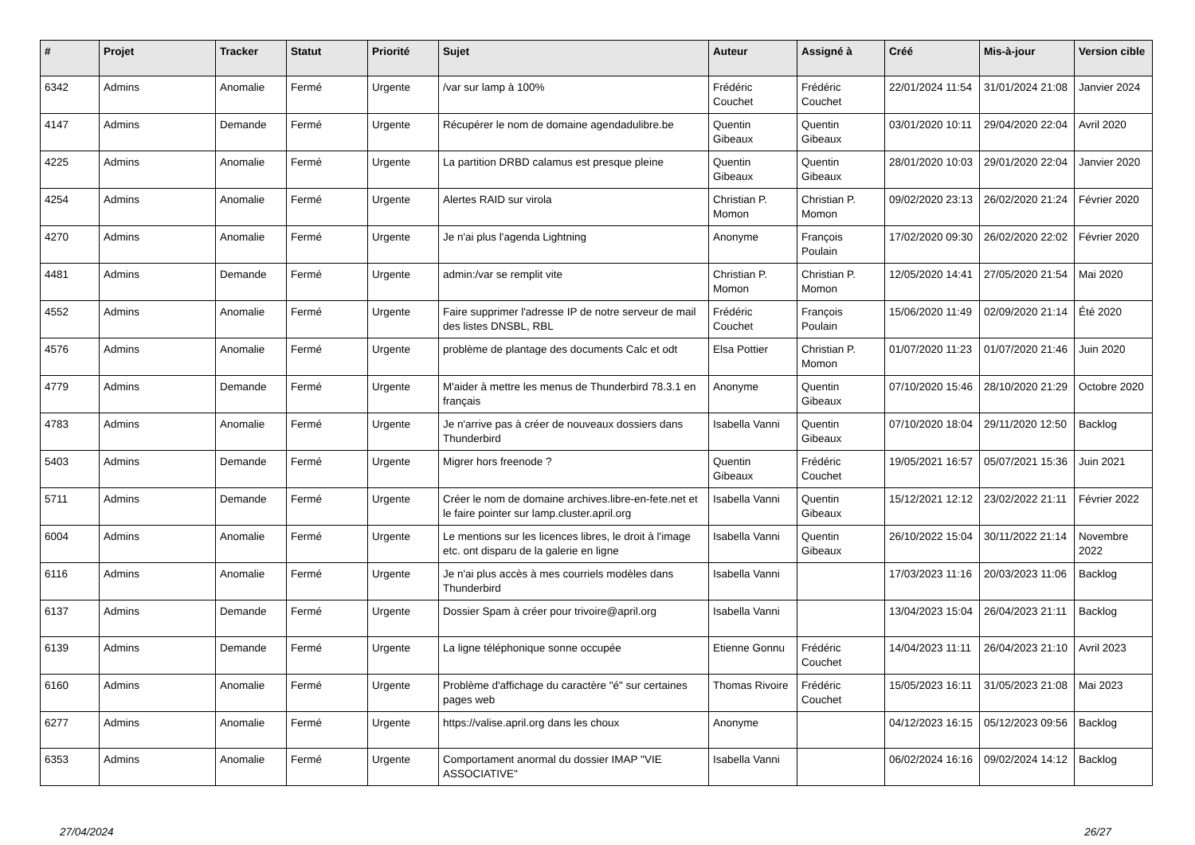| # | Projet | Tracker | Statut | Priorité | Sujet | Auteur | Assigné à | Créé | Mis-à-jour | Version cible |
| --- | --- | --- | --- | --- | --- | --- | --- | --- | --- | --- |
| 6342 | Admins | Anomalie | Fermé | Urgente | /var sur lamp à 100% | Frédéric Couchet | Frédéric Couchet | 22/01/2024 11:54 | 31/01/2024 21:08 | Janvier 2024 |
| 4147 | Admins | Demande | Fermé | Urgente | Récupérer le nom de domaine agendadulibre.be | Quentin Gibeaux | Quentin Gibeaux | 03/01/2020 10:11 | 29/04/2020 22:04 | Avril 2020 |
| 4225 | Admins | Anomalie | Fermé | Urgente | La partition DRBD calamus est presque pleine | Quentin Gibeaux | Quentin Gibeaux | 28/01/2020 10:03 | 29/01/2020 22:04 | Janvier 2020 |
| 4254 | Admins | Anomalie | Fermé | Urgente | Alertes RAID sur virola | Christian P. Momon | Christian P. Momon | 09/02/2020 23:13 | 26/02/2020 21:24 | Février 2020 |
| 4270 | Admins | Anomalie | Fermé | Urgente | Je n'ai plus l'agenda Lightning | Anonyme | François Poulain | 17/02/2020 09:30 | 26/02/2020 22:02 | Février 2020 |
| 4481 | Admins | Demande | Fermé | Urgente | admin:/var se remplit vite | Christian P. Momon | Christian P. Momon | 12/05/2020 14:41 | 27/05/2020 21:54 | Mai 2020 |
| 4552 | Admins | Anomalie | Fermé | Urgente | Faire supprimer l'adresse IP de notre serveur de mail des listes DNSBL, RBL | Frédéric Couchet | François Poulain | 15/06/2020 11:49 | 02/09/2020 21:14 | Été 2020 |
| 4576 | Admins | Anomalie | Fermé | Urgente | problème de plantage des documents Calc et odt | Elsa Pottier | Christian P. Momon | 01/07/2020 11:23 | 01/07/2020 21:46 | Juin 2020 |
| 4779 | Admins | Demande | Fermé | Urgente | M'aider à mettre les menus de Thunderbird 78.3.1 en français | Anonyme | Quentin Gibeaux | 07/10/2020 15:46 | 28/10/2020 21:29 | Octobre 2020 |
| 4783 | Admins | Anomalie | Fermé | Urgente | Je n'arrive pas à créer de nouveaux dossiers dans Thunderbird | Isabella Vanni | Quentin Gibeaux | 07/10/2020 18:04 | 29/11/2020 12:50 | Backlog |
| 5403 | Admins | Demande | Fermé | Urgente | Migrer hors freenode ? | Quentin Gibeaux | Frédéric Couchet | 19/05/2021 16:57 | 05/07/2021 15:36 | Juin 2021 |
| 5711 | Admins | Demande | Fermé | Urgente | Créer le nom de domaine archives.libre-en-fete.net et le faire pointer sur lamp.cluster.april.org | Isabella Vanni | Quentin Gibeaux | 15/12/2021 12:12 | 23/02/2022 21:11 | Février 2022 |
| 6004 | Admins | Anomalie | Fermé | Urgente | Le mentions sur les licences libres, le droit à l'image etc. ont disparu de la galerie en ligne | Isabella Vanni | Quentin Gibeaux | 26/10/2022 15:04 | 30/11/2022 21:14 | Novembre 2022 |
| 6116 | Admins | Anomalie | Fermé | Urgente | Je n'ai plus accès à mes courriels modèles dans Thunderbird | Isabella Vanni | | 17/03/2023 11:16 | 20/03/2023 11:06 | Backlog |
| 6137 | Admins | Demande | Fermé | Urgente | Dossier Spam à créer pour trivoire@april.org | Isabella Vanni | | 13/04/2023 15:04 | 26/04/2023 21:11 | Backlog |
| 6139 | Admins | Demande | Fermé | Urgente | La ligne téléphonique sonne occupée | Etienne Gonnu | Frédéric Couchet | 14/04/2023 11:11 | 26/04/2023 21:10 | Avril 2023 |
| 6160 | Admins | Anomalie | Fermé | Urgente | Problème d'affichage du caractère "é" sur certaines pages web | Thomas Rivoire | Frédéric Couchet | 15/05/2023 16:11 | 31/05/2023 21:08 | Mai 2023 |
| 6277 | Admins | Anomalie | Fermé | Urgente | https://valise.april.org dans les choux | Anonyme | | 04/12/2023 16:15 | 05/12/2023 09:56 | Backlog |
| 6353 | Admins | Anomalie | Fermé | Urgente | Comportament anormal du dossier IMAP "VIE ASSOCIATIVE" | Isabella Vanni | | 06/02/2024 16:16 | 09/02/2024 14:12 | Backlog |
27/04/2024 26/27